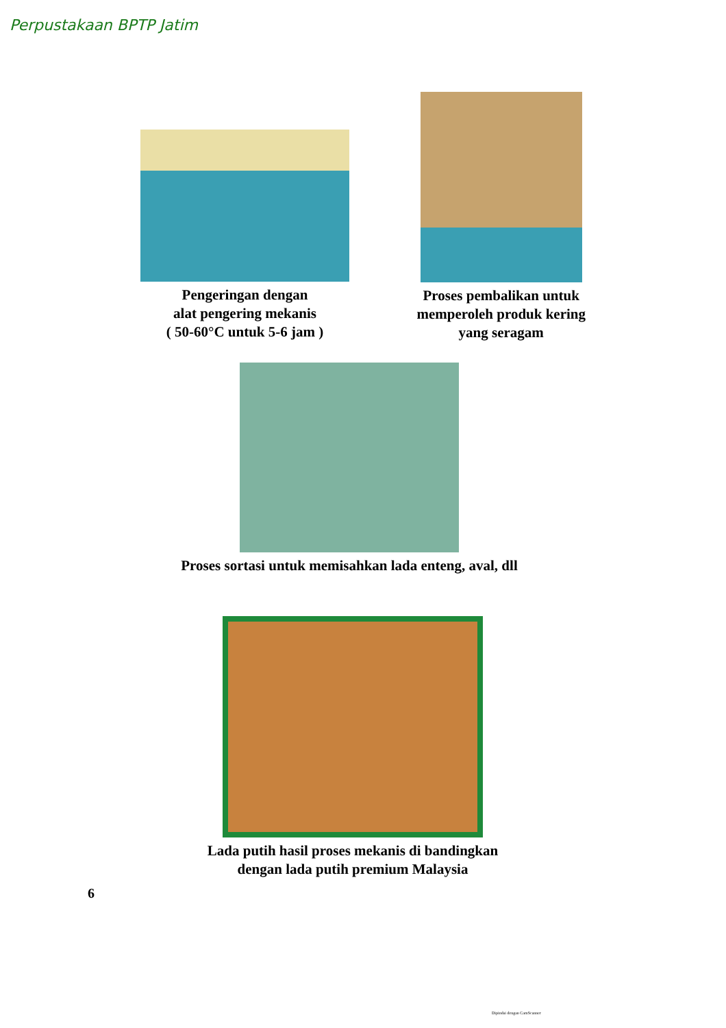Perpustakaan BPTP Jatim
Pengeringan dengan
alat pengering mekanis
( 50-60°C untuk 5-6 jam )
Proses pembalikan untuk
memperoleh produk kering
yang seragam
Proses sortasi untuk memisahkan lada enteng, aval, dll
Lada putih hasil proses mekanis di bandingkan
dengan lada putih premium Malaysia
6
Dipindai dengan CamScanner